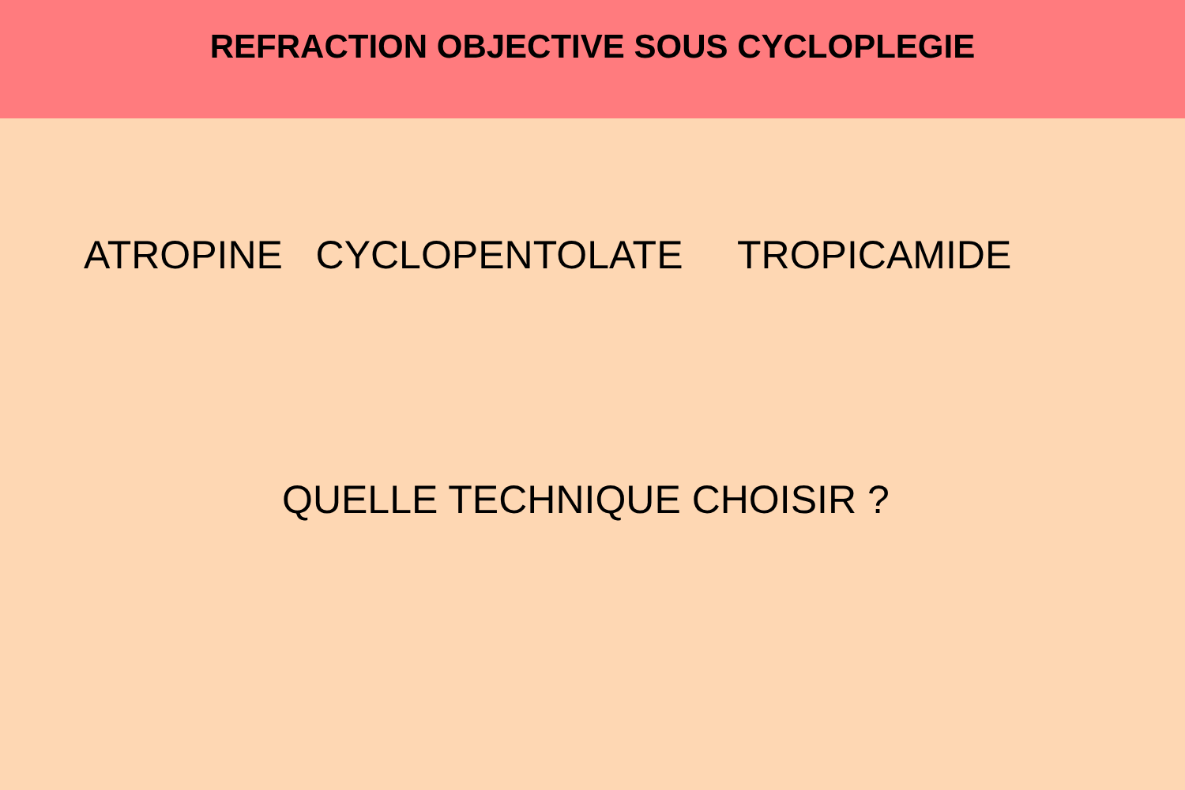REFRACTION OBJECTIVE SOUS CYCLOPLEGIE
ATROPINE CYCLOPENTOLATE TROPICAMIDE
QUELLE TECHNIQUE CHOISIR ?